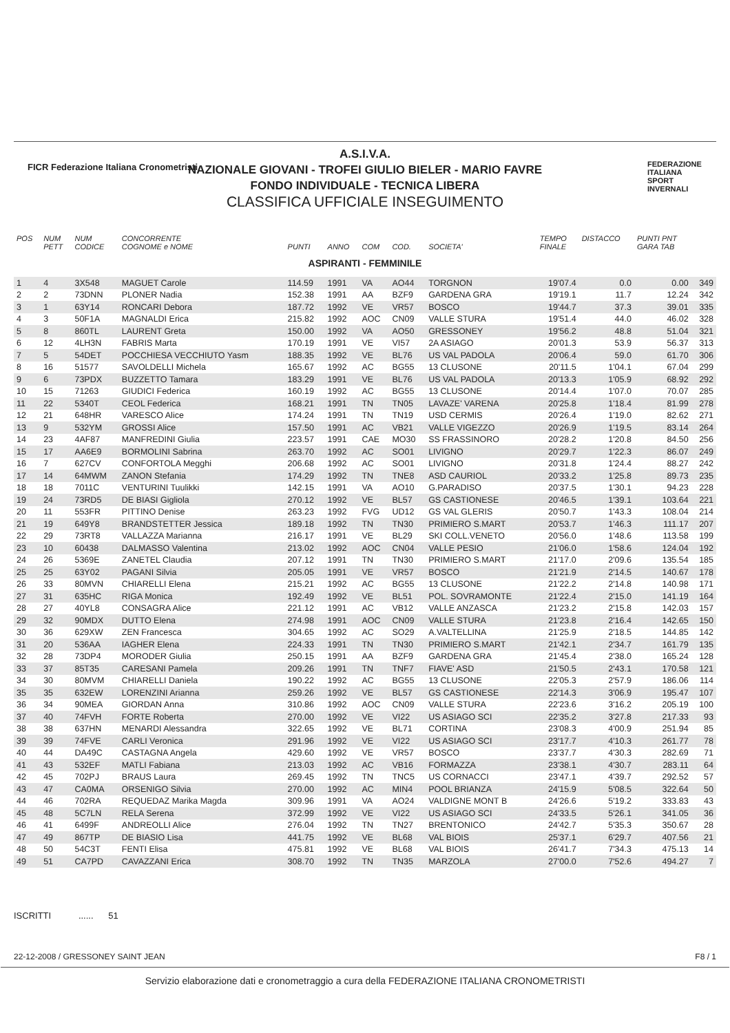FICR Federazione Italiana Cronometristi
A.S.I.V.A.
NAZIONALE GIOVANI - TROFEI GIULIO BIELER - MARIO FAVRE
FONDO INDIVIDUALE - TECNICA LIBERA
CLASSIFICA UFFICIALE INSEGUIMENTO
FEDERAZIONE
ITALIANA
SPORT
INVERNALI
| POS | NUM PETT | NUM CODICE | CONCORRENTE COGNOME e NOME | PUNTI | ANNO | COM | COD. | SOCIETA' | TEMPO FINALE | DISTACCO | PUNTI PNT GARA TAB | |
| --- | --- | --- | --- | --- | --- | --- | --- | --- | --- | --- | --- | --- |
| ASPIRANTI - FEMMINILE | | | | | | | | | | | | |
| 1 | 4 | 3X548 | MAGUET Carole | 114.59 | 1991 | VA | AO44 | TORGNON | 19'07.4 | 0.0 | 0.00 | 349 |
| 2 | 2 | 73DNN | PLONER Nadia | 152.38 | 1991 | AA | BZF9 | GARDENA GRA | 19'19.1 | 11.7 | 12.24 | 342 |
| 3 | 1 | 63Y14 | RONCARI Debora | 187.72 | 1992 | VE | VR57 | BOSCO | 19'44.7 | 37.3 | 39.01 | 335 |
| 4 | 3 | 50F1A | MAGNALDI Erica | 215.82 | 1992 | AOC | CN09 | VALLE STURA | 19'51.4 | 44.0 | 46.02 | 328 |
| 5 | 8 | 860TL | LAURENT Greta | 150.00 | 1992 | VA | AO50 | GRESSONEY | 19'56.2 | 48.8 | 51.04 | 321 |
| 6 | 12 | 4LH3N | FABRIS Marta | 170.19 | 1991 | VE | VI57 | 2A ASIAGO | 20'01.3 | 53.9 | 56.37 | 313 |
| 7 | 5 | 54DET | POCCHIESA VECCHIUTO Yasm | 188.35 | 1992 | VE | BL76 | US VAL PADOLA | 20'06.4 | 59.0 | 61.70 | 306 |
| 8 | 16 | 51577 | SAVOLDELLI Michela | 165.67 | 1992 | AC | BG55 | 13 CLUSONE | 20'11.5 | 1'04.1 | 67.04 | 299 |
| 9 | 6 | 73PDX | BUZZETTO Tamara | 183.29 | 1991 | VE | BL76 | US VAL PADOLA | 20'13.3 | 1'05.9 | 68.92 | 292 |
| 10 | 15 | 71263 | GIUDICI Federica | 160.19 | 1992 | AC | BG55 | 13 CLUSONE | 20'14.4 | 1'07.0 | 70.07 | 285 |
| 11 | 22 | 5340T | CEOL Federica | 168.21 | 1991 | TN | TN05 | LAVAZE' VARENA | 20'25.8 | 1'18.4 | 81.99 | 278 |
| 12 | 21 | 648HR | VARESCO Alice | 174.24 | 1991 | TN | TN19 | USD CERMIS | 20'26.4 | 1'19.0 | 82.62 | 271 |
| 13 | 9 | 532YM | GROSSI Alice | 157.50 | 1991 | AC | VB21 | VALLE VIGEZZO | 20'26.9 | 1'19.5 | 83.14 | 264 |
| 14 | 23 | 4AF87 | MANFREDINI Giulia | 223.57 | 1991 | CAE | MO30 | SS FRASSINORO | 20'28.2 | 1'20.8 | 84.50 | 256 |
| 15 | 17 | AA6E9 | BORMOLINI Sabrina | 263.70 | 1992 | AC | SO01 | LIVIGNO | 20'29.7 | 1'22.3 | 86.07 | 249 |
| 16 | 7 | 627CV | CONFORTOLA Megghi | 206.68 | 1992 | AC | SO01 | LIVIGNO | 20'31.8 | 1'24.4 | 88.27 | 242 |
| 17 | 14 | 64MWM | ZANON Stefania | 174.29 | 1992 | TN | TNE8 | ASD CAURIOL | 20'33.2 | 1'25.8 | 89.73 | 235 |
| 18 | 18 | 7011C | VENTURINI Tuulikki | 142.15 | 1991 | VA | AO10 | G.PARADISO | 20'37.5 | 1'30.1 | 94.23 | 228 |
| 19 | 24 | 73RD5 | DE BIASI Gigliola | 270.12 | 1992 | VE | BL57 | GS CASTIONESE | 20'46.5 | 1'39.1 | 103.64 | 221 |
| 20 | 11 | 553FR | PITTINO Denise | 263.23 | 1992 | FVG | UD12 | GS VAL GLERIS | 20'50.7 | 1'43.3 | 108.04 | 214 |
| 21 | 19 | 649Y8 | BRANDSTETTER Jessica | 189.18 | 1992 | TN | TN30 | PRIMIERO S.MART | 20'53.7 | 1'46.3 | 111.17 | 207 |
| 22 | 29 | 73RT8 | VALLAZZA Marianna | 216.17 | 1991 | VE | BL29 | SKI COLL.VENETO | 20'56.0 | 1'48.6 | 113.58 | 199 |
| 23 | 10 | 60438 | DALMASSO Valentina | 213.02 | 1992 | AOC | CN04 | VALLE PESIO | 21'06.0 | 1'58.6 | 124.04 | 192 |
| 24 | 26 | 5369E | ZANETEL Claudia | 207.12 | 1991 | TN | TN30 | PRIMIERO S.MART | 21'17.0 | 2'09.6 | 135.54 | 185 |
| 25 | 25 | 63Y02 | PAGANI Silvia | 205.05 | 1991 | VE | VR57 | BOSCO | 21'21.9 | 2'14.5 | 140.67 | 178 |
| 26 | 33 | 80MVN | CHIARELLI Elena | 215.21 | 1992 | AC | BG55 | 13 CLUSONE | 21'22.2 | 2'14.8 | 140.98 | 171 |
| 27 | 31 | 635HC | RIGA Monica | 192.49 | 1992 | VE | BL51 | POL. SOVRAMONTE | 21'22.4 | 2'15.0 | 141.19 | 164 |
| 28 | 27 | 40YL8 | CONSAGRA Alice | 221.12 | 1991 | AC | VB12 | VALLE ANZASCA | 21'23.2 | 2'15.8 | 142.03 | 157 |
| 29 | 32 | 90MDX | DUTTO Elena | 274.98 | 1991 | AOC | CN09 | VALLE STURA | 21'23.8 | 2'16.4 | 142.65 | 150 |
| 30 | 36 | 629XW | ZEN Francesca | 304.65 | 1992 | AC | SO29 | A.VALTELLINA | 21'25.9 | 2'18.5 | 144.85 | 142 |
| 31 | 20 | 536AA | IAGHER Elena | 224.33 | 1991 | TN | TN30 | PRIMIERO S.MART | 21'42.1 | 2'34.7 | 161.79 | 135 |
| 32 | 28 | 73DP4 | MORODER Giulia | 250.15 | 1991 | AA | BZF9 | GARDENA GRA | 21'45.4 | 2'38.0 | 165.24 | 128 |
| 33 | 37 | 85T35 | CARESANI Pamela | 209.26 | 1991 | TN | TNF7 | FIAVE' ASD | 21'50.5 | 2'43.1 | 170.58 | 121 |
| 34 | 30 | 80MVM | CHIARELLI Daniela | 190.22 | 1992 | AC | BG55 | 13 CLUSONE | 22'05.3 | 2'57.9 | 186.06 | 114 |
| 35 | 35 | 632EW | LORENZINI Arianna | 259.26 | 1992 | VE | BL57 | GS CASTIONESE | 22'14.3 | 3'06.9 | 195.47 | 107 |
| 36 | 34 | 90MEA | GIORDAN Anna | 310.86 | 1992 | AOC | CN09 | VALLE STURA | 22'23.6 | 3'16.2 | 205.19 | 100 |
| 37 | 40 | 74FVH | FORTE Roberta | 270.00 | 1992 | VE | VI22 | US ASIAGO SCI | 22'35.2 | 3'27.8 | 217.33 | 93 |
| 38 | 38 | 637HN | MENARDI Alessandra | 322.65 | 1992 | VE | BL71 | CORTINA | 23'08.3 | 4'00.9 | 251.94 | 85 |
| 39 | 39 | 74FVE | CARLI Veronica | 291.96 | 1992 | VE | VI22 | US ASIAGO SCI | 23'17.7 | 4'10.3 | 261.77 | 78 |
| 40 | 44 | DA49C | CASTAGNA Angela | 429.60 | 1992 | VE | VR57 | BOSCO | 23'37.7 | 4'30.3 | 282.69 | 71 |
| 41 | 43 | 532EF | MATLI Fabiana | 213.03 | 1992 | AC | VB16 | FORMAZZA | 23'38.1 | 4'30.7 | 283.11 | 64 |
| 42 | 45 | 702PJ | BRAUS Laura | 269.45 | 1992 | TN | TNC5 | US CORNACCI | 23'47.1 | 4'39.7 | 292.52 | 57 |
| 43 | 47 | CA0MA | ORSENIGO Silvia | 270.00 | 1992 | AC | MIN4 | POOL BRIANZA | 24'15.9 | 5'08.5 | 322.64 | 50 |
| 44 | 46 | 702RA | REQUEDAZ Marika Magda | 309.96 | 1991 | VA | AO24 | VALDIGNE MONT B | 24'26.6 | 5'19.2 | 333.83 | 43 |
| 45 | 48 | 5C7LN | RELA Serena | 372.99 | 1992 | VE | VI22 | US ASIAGO SCI | 24'33.5 | 5'26.1 | 341.05 | 36 |
| 46 | 41 | 6499F | ANDREOLLI Alice | 276.04 | 1992 | TN | TN27 | BRENTONICO | 24'42.7 | 5'35.3 | 350.67 | 28 |
| 47 | 49 | 867TP | DE BIASIO Lisa | 441.75 | 1992 | VE | BL68 | VAL BIOIS | 25'37.1 | 6'29.7 | 407.56 | 21 |
| 48 | 50 | 54C3T | FENTI Elisa | 475.81 | 1992 | VE | BL68 | VAL BIOIS | 26'41.7 | 7'34.3 | 475.13 | 14 |
| 49 | 51 | CA7PD | CAVAZZANI Erica | 308.70 | 1992 | TN | TN35 | MARZOLA | 27'00.0 | 7'52.6 | 494.27 | 7 |
ISCRITTI ...... 51
22-12-2008 / GRESSONEY SAINT JEAN F8 / 1
Servizio elaborazione dati e cronometraggio a cura della FEDERAZIONE ITALIANA CRONOMETRISTI